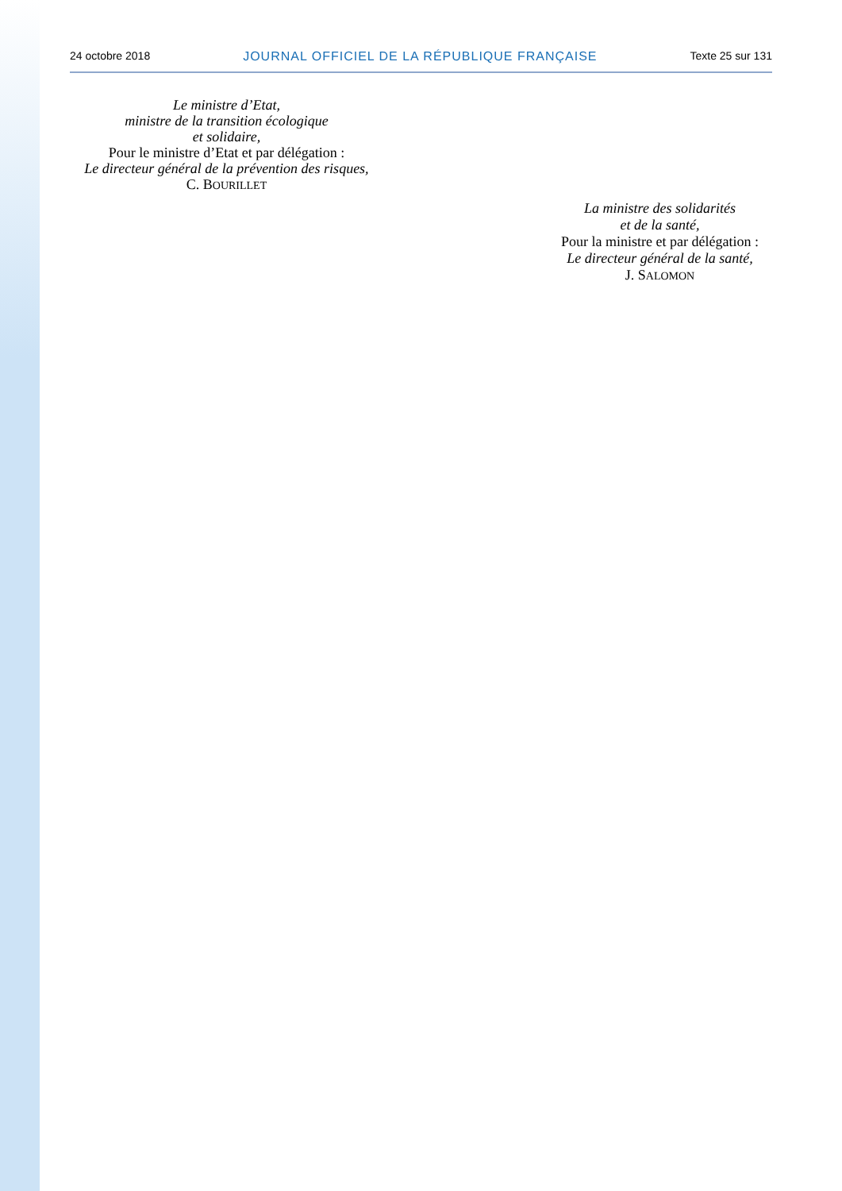24 octobre 2018 JOURNAL OFFICIEL DE LA RÉPUBLIQUE FRANÇAISE Texte 25 sur 131
Le ministre d’Etat,
ministre de la transition écologique
et solidaire,
Pour le ministre d’Etat et par délégation :
Le directeur général de la prévention des risques,
C. BOURILLET
La ministre des solidarités
et de la santé,
Pour la ministre et par délégation :
Le directeur général de la santé,
J. SALOMON